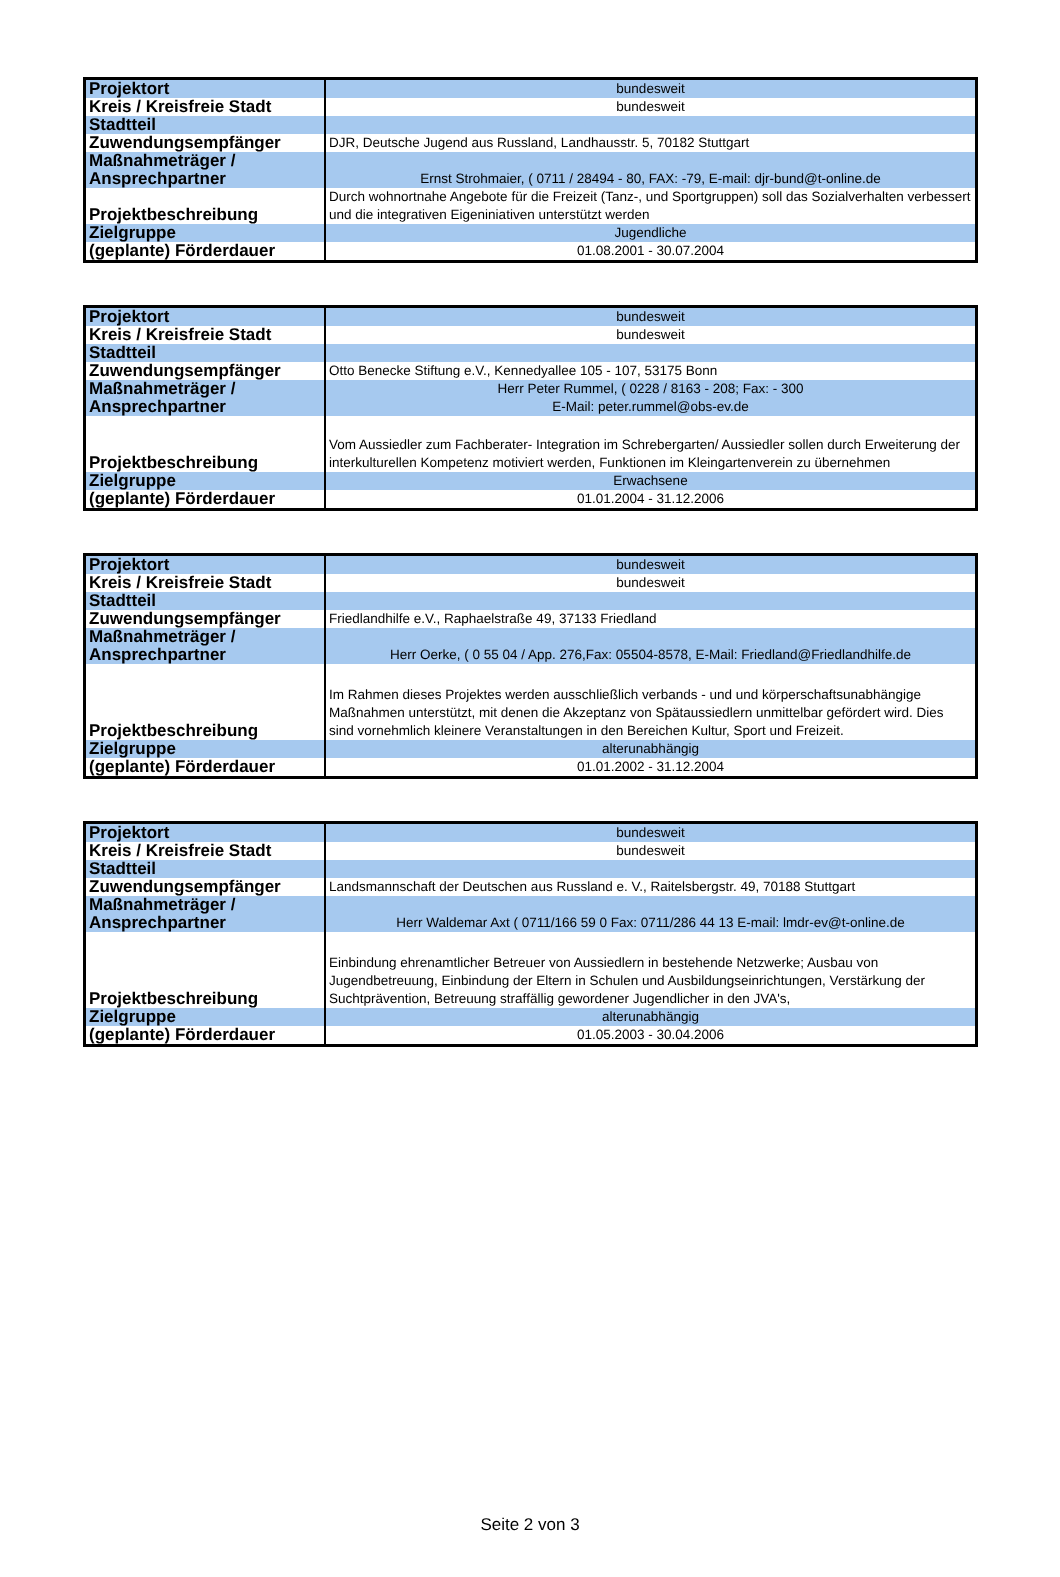| Projektort | bundesweit |
| Kreis / Kreisfreie Stadt | bundesweit |
| Stadtteil | |
| Zuwendungsempfänger | DJR, Deutsche Jugend aus Russland, Landhausstr. 5, 70182 Stuttgart |
| Maßnahmeträger / Ansprechpartner | Ernst Strohmaier, ( 0711 / 28494 - 80, FAX: -79, E-mail: djr-bund@t-online.de |
| Projektbeschreibung | Durch wohnortnahe Angebote für die Freizeit (Tanz-, und Sportgruppen) soll das Sozialverhalten verbessert und die integrativen Eigeniniativen unterstützt werden |
| Zielgruppe | Jugendliche |
| (geplante) Förderdauer | 01.08.2001 - 30.07.2004 |
| Projektort | bundesweit |
| Kreis / Kreisfreie Stadt | bundesweit |
| Stadtteil | |
| Zuwendungsempfänger | Otto Benecke Stiftung e.V., Kennedyallee 105 - 107, 53175 Bonn |
| Maßnahmeträger / Ansprechpartner | Herr Peter Rummel, ( 0228 / 8163 - 208; Fax: - 300 E-Mail: peter.rummel@obs-ev.de |
| Projektbeschreibung | Vom Aussiedler zum Fachberater- Integration im Schrebergarten/ Aussiedler sollen durch Erweiterung der interkulturellen Kompetenz motiviert werden, Funktionen im Kleingartenverein zu übernehmen |
| Zielgruppe | Erwachsene |
| (geplante) Förderdauer | 01.01.2004 - 31.12.2006 |
| Projektort | bundesweit |
| Kreis / Kreisfreie Stadt | bundesweit |
| Stadtteil | |
| Zuwendungsempfänger | Friedlandhilfe e.V., Raphaelstraße 49, 37133 Friedland |
| Maßnahmeträger / Ansprechpartner | Herr Oerke, ( 0 55 04 / App. 276,Fax: 05504-8578, E-Mail: Friedland@Friedlandhilfe.de |
| Projektbeschreibung | Im Rahmen dieses Projektes werden ausschließlich verbands - und und körperschaftsunabhängige Maßnahmen unterstützt, mit denen die Akzeptanz von Spätaussiedlern unmittelbar gefördert wird. Dies sind vornehmlich kleinere Veranstaltungen in den Bereichen Kultur, Sport und Freizeit. |
| Zielgruppe | alterunabhängig |
| (geplante) Förderdauer | 01.01.2002 - 31.12.2004 |
| Projektort | bundesweit |
| Kreis / Kreisfreie Stadt | bundesweit |
| Stadtteil | |
| Zuwendungsempfänger | Landsmannschaft der Deutschen aus Russland e. V., Raitelsbergstr. 49, 70188 Stuttgart |
| Maßnahmeträger / Ansprechpartner | Herr Waldemar Axt ( 0711/166 59 0 Fax: 0711/286 44 13 E-mail: lmdr-ev@t-online.de |
| Projektbeschreibung | Einbindung ehrenamtlicher Betreuer von Aussiedlern in bestehende Netzwerke; Ausbau von Jugendbetreuung, Einbindung der Eltern in Schulen und Ausbildungseinrichtungen, Verstärkung der Suchtprävention, Betreuung straffällig gewordener Jugendlicher in den JVA's, |
| Zielgruppe | alterunabhängig |
| (geplante) Förderdauer | 01.05.2003 - 30.04.2006 |
Seite 2 von 3